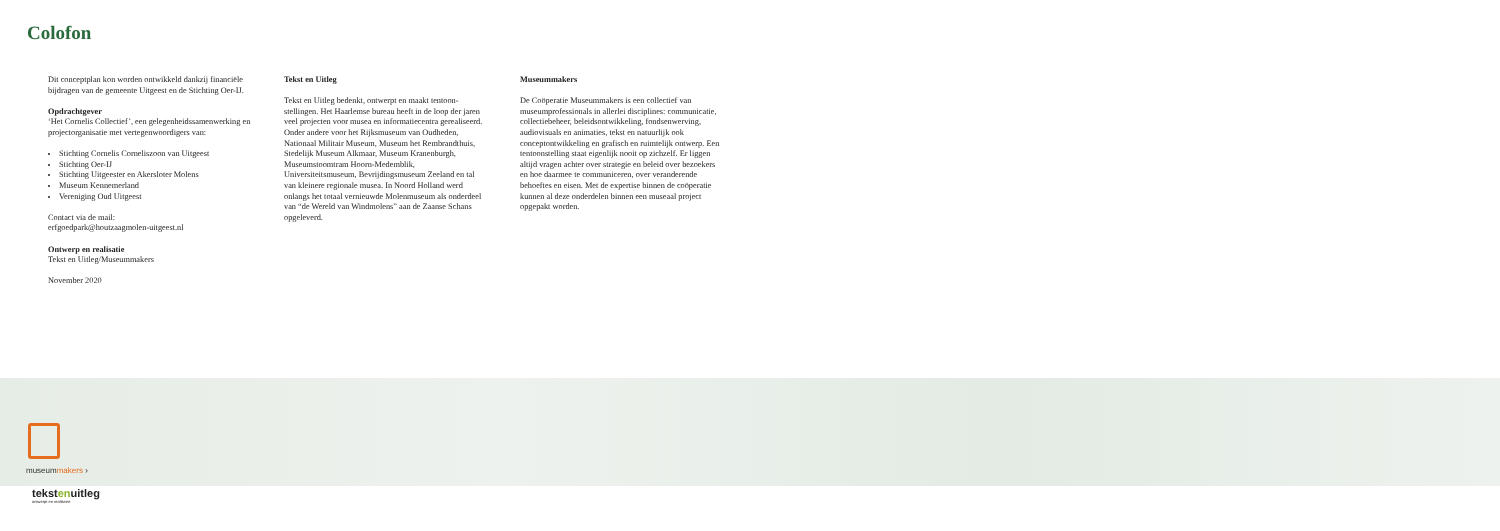Colofon
Dit conceptplan kon worden ontwikkeld dankzij finan­ciële bijdragen van de gemeente Uitgeest en de Stich­ting Oer-IJ.
Opdrachtgever
‘Het Cornelis Collectief’, een gelegenheidssamenwer­king en projectorganisatie met vertegenwoordigers van:
Stichting Cornelis Corneliszoon van Uitgeest
Stichting Oer-IJ
Stichting Uitgeester en Akersloter Molens
Museum Kennemerland
Vereniging Oud Uitgeest
Contact via de mail:
erfgoedpark@houtzaagmolen-uitgeest.nl
Ontwerp en realisatie
Tekst en Uitleg/Museummakers
November 2020
Tekst en Uitleg
Tekst en Uitleg bedenkt, ontwerpt en maakt tentoon­stellingen. Het Haarlemse bureau heeft in de loop der jaren veel projecten voor musea en informatiecentra gerealiseerd. Onder andere voor het Rijksmuseum van Oudheden, Nationaal Militair Museum, Museum het Rembrandthuis, Stedelijk Museum Alkmaar, Museum Kranenburgh, Museumstoomtram Hoorn-Medemblik, Universiteitsmuseum, Bevrijdingsmuseum Zeeland en tal van kleinere regionale musea. In Noord Holland werd onlangs het totaal vernieuwde Molenmuseum als onderdeel van “de Wereld van Windmolens” aan de Zaanse Schans opgeleverd.
Museummakers
De Coöperatie Museummakers is een collectief van museumprofessionals in allerlei disciplines: communi­catie, collectiebeheer, beleidsontwikkeling, fondsenwer­ving, audiovisuals en animaties, tekst en natuurlijk ook conceptontwikkeling en grafisch en ruimtelijk ontwerp. Een tentoonstelling staat eigenlijk nooit op zichzelf. Er liggen altijd vragen achter over strategie en beleid over bezoekers en hoe daarmee te communiceren, over ver­anderende behoeftes en eisen. Met de expertise binnen de coöperatie kunnen al deze onderdelen binnen een museaal project opgepakt worden.
museummakers ›
tekstenuitleg
ontwerpt en realiseert